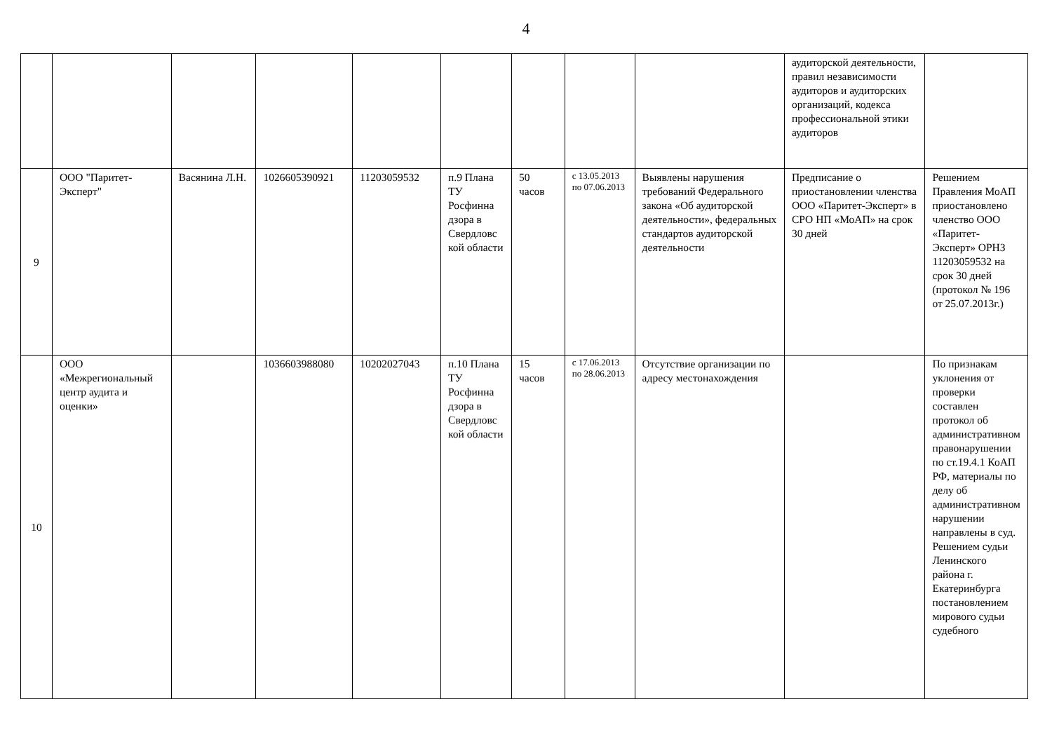4
| | | | | | | | | | аудиторской деятельности, правил независимости аудиторов и аудиторских организаций, кодекса профессиональной этики аудиторов | |
| 9 | ООО "Паритет-Эксперт" | Васянина Л.Н. | 1026605390921 | 11203059532 | п.9 Плана ТУ Росфинна дзора в Свердловс кой области | 50 часов | с 13.05.2013 по 07.06.2013 | Выявлены нарушения требований Федерального закона «Об аудиторской деятельности», федеральных стандартов аудиторской деятельности | Предписание о приостановлении членства ООО «Паритет-Эксперт» в СРО НП «МоАП» на срок 30 дней | Решением Правления МоАП приостановлено членство ООО «Паритет-Эксперт» ОРНЗ 11203059532 на срок 30 дней (протокол № 196 от 25.07.2013г.) |
| 10 | ООО «Межрегиональный центр аудита и оценки» | | 1036603988080 | 10202027043 | п.10 Плана ТУ Росфинна дзора в Свердловс кой области | 15 часов | с 17.06.2013 по 28.06.2013 | Отсутствие организации по адресу местонахождения | | По признакам уклонения от проверки составлен протокол об административном правонарушении по ст.19.4.1 КоАП РФ, материалы по делу об административном нарушении направлены в суд. Решением судьи Ленинского района г. Екатеринбурга постановлением мирового судьи судебного |